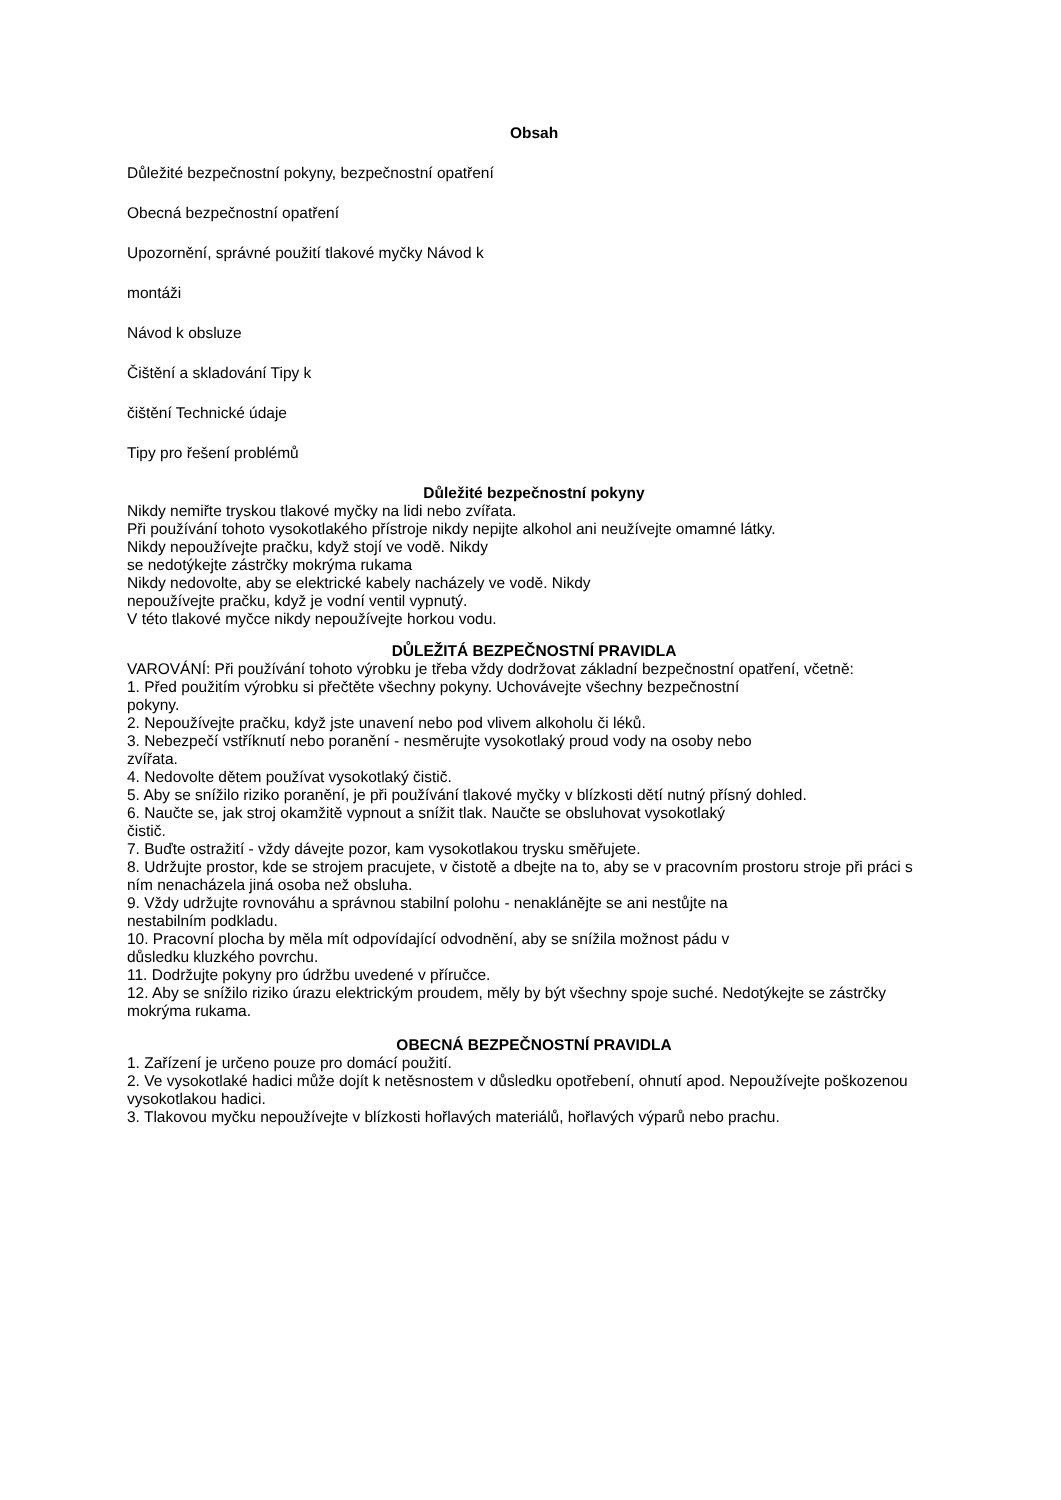Obsah
Důležité bezpečnostní pokyny, bezpečnostní opatření
Obecná bezpečnostní opatření
Upozornění, správné použití tlakové myčky Návod k
montáži
Návod k obsluze
Čištění a skladování Tipy k
čištění Technické údaje
Tipy pro řešení problémů
Důležité bezpečnostní pokyny
Nikdy nemiřte tryskou tlakové myčky na lidi nebo zvířata.
Při používání tohoto vysokotlakého přístroje nikdy nepijte alkohol ani neužívejte omamné látky.
Nikdy nepoužívejte pračku, když stojí ve vodě. Nikdy
se nedotýkejte zástrčky mokrýma rukama
Nikdy nedovolte, aby se elektrické kabely nacházely ve vodě. Nikdy
nepoužívejte pračku, když je vodní ventil vypnutý.
V této tlakové myčce nikdy nepoužívejte horkou vodu.
DŮLEŽITÁ BEZPEČNOSTNÍ PRAVIDLA
VAROVÁNÍ: Při používání tohoto výrobku je třeba vždy dodržovat základní bezpečnostní opatření, včetně:
1. Před použitím výrobku si přečtěte všechny pokyny. Uchovávejte všechny bezpečnostní
pokyny.
2. Nepoužívejte pračku, když jste unavení nebo pod vlivem alkoholu či léků.
3. Nebezpečí vstříknutí nebo poranění - nesměrujte vysokotlaký proud vody na osoby nebo
zvířata.
4. Nedovolte dětem používat vysokotlaký čistič.
5. Aby se snížilo riziko poranění, je při používání tlakové myčky v blízkosti dětí nutný přísný dohled.
6. Naučte se, jak stroj okamžitě vypnout a snížit tlak. Naučte se obsluhovat vysokotlaký
čistič.
7. Buďte ostražití - vždy dávejte pozor, kam vysokotlakou trysku směřujete.
8. Udržujte prostor, kde se strojem pracujete, v čistotě a dbejte na to, aby se v pracovním prostoru stroje při práci s ním nenacházela jiná osoba než obsluha.
9. Vždy udržujte rovnováhu a správnou stabilní polohu - nenaklánějte se ani nestůjte na
nestabilním podkladu.
10. Pracovní plocha by měla mít odpovídající odvodnění, aby se snížila možnost pádu v
důsledku kluzkého povrchu.
11. Dodržujte pokyny pro údržbu uvedené v příručce.
12. Aby se snížilo riziko úrazu elektrickým proudem, měly by být všechny spoje suché. Nedotýkejte se zástrčky mokrýma rukama.
OBECNÁ BEZPEČNOSTNÍ PRAVIDLA
1. Zařízení je určeno pouze pro domácí použití.
2. Ve vysokotlaké hadici může dojít k netěsnostem v důsledku opotřebení, ohnutí apod. Nepoužívejte poškozenou vysokotlakou hadici.
3. Tlakovou myčku nepoužívejte v blízkosti hořlavých materiálů, hořlavých výparů nebo prachu.